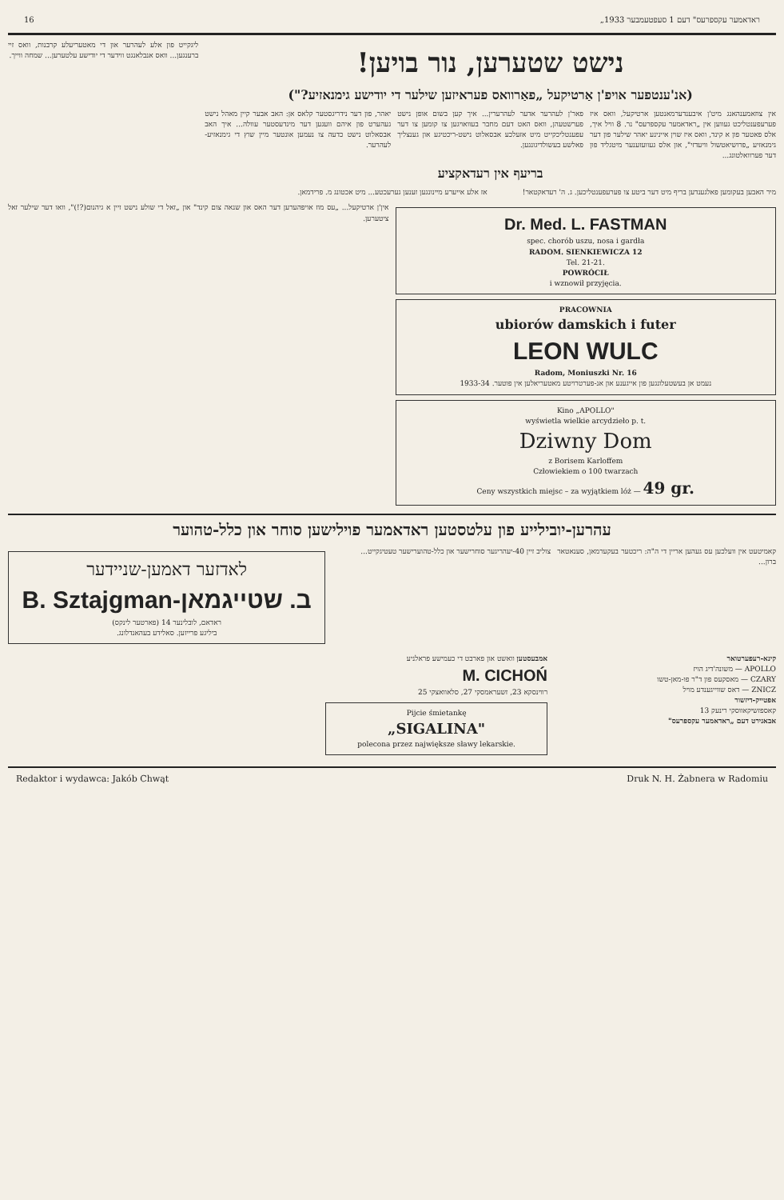16 „ראדאמער עקספרעס" דעם 1 סעפטעמבער 1933
נישט שטערען, נור בויען!
(אנ'ענטפער אויפ'ן אַרטיקעל „פאַרוואס פעראיזען שילער די יודישע גימנאזיע?")
אין צוזאמענהאנג מיט'ן איבענדערמאנטען ארטיקעל, וואס איז פערעפענטליכט געווען אין „ראדאמער עקספרעס" נר. 8 וויל איך, אלס פאטער פון א קינד, וואס איז שוין איינינע יאהר שילער פון דער גימנאזיע „פרושיאטשול וויעדזי", און אלס געוועזענער מיטגליד פון דער פערוואלטונג...
פאר'ן לעהרער אדער לעהרערין... איך קען בשום אופן נישט פערשטעהן, וואס האט דעם מחבר בעוואויגען צו קומען צו דער עפענטליכקייט מיט אזעלכע אבסאלוט נישט-ריכטיגע און גענצליך פאלשע בעשולדיגונגען.
יאהר, פון דער נידריגסטער קלאס אן: האב אבער קיין מאהל נישט געהערט פון איהם וועגען דער מינדעסטער עוולה... איך האב אבסאלוט נישט כדעה צו נעמען אונטער מיין שוץ די גימנאזיע-לעהרער.
בריעף אין רעדאקציע
מיר האבען בעקומען פאלגענדען בריף מיט דער ביטע צו פערעפענטליכען. ג. ה' רעדאקטאר!
אז אלע אייערע מיינונגען זענען גערעכטע... מיט אכטונג מ. פרידמאן.
ליגקייט פון אלע לעהרער און די מאטעריעלע קרבנות, וואס זיי ברענגען... וואס אנבלאנגט ווידער די יודישע עלטערען... שמחה ווייך.
Dr. Med. L. FASTMAN
spec. chorób uszu, nosa i gardła
RADOM. SIENKIEWICZA 12
Tel. 21-21.
POWRÓCIŁ
i wznowił przyjęcia.
PRACOWNIA
ubiorów damskich i futer
LEON WULC
Radom, Moniuszki Nr. 16
נעמט אן בעשטעלונגען פון אייגענע און אנ-פערטרויטע מאטעריאלען אין פוטער. 1933-34
Kino „APOLLO"
wyświetla wielkie arcydzieło p. t.
Dziwny Dom
z Borisem Karloffem
Człowiekiem o 100 twarzach
Ceny wszystkich miejsc – za wyjątkiem lóż — 49 gr.
אין'ן ארטיקעל... „עס מוז אויפהערען דער האס און שנאה צום קינד" און „זאל די שולע נישט זיין א גיהנום(?!)", וואו דער שילער זאל ציטערען.
עהרען-יובילייע פון עלטסטען ראדאמער פוילישען סוחר און כלל-טהוער
קאמיטעט אין וועלכען עס געהען אריין די ה"ה: ריכטער בעקערמאן, סענאטאר ברון...
צוליב זיין 40-יעהריגער סוחרישער און כלל-טהוערישער טעטיגקייט...
לאדזער דאמען-שניידער
B. Sztajgman-ב. שטייגמאן
ראדאם, לובלינער 14 (פארטער לינקס)
ביליגע פרייזען. סאלידע בעהאנדלונג.
קינא-רעפערטואר
APOLLO — משונה'דיג הויז
CZARY — מאסקעס פון ד"ר פו-מאן-טשו
ZNICZ — דאס שווייגענדע מויל
אפטייק-דיזשור
קאספזשיקאווסקי רינעק 13
אבאנירט דעם „ראדאמער עקספרעס"
אמבעסטען וואשט און פארבט די כעמישע פראלניע
M. CICHOŃ
רווינסקא 23, זשעראמסקי 27, סלאוואצקי 25
Pijcie śmietankę
„SIGALINA"
polecona przez największe sławy lekarskie.
Redaktor i wydawca: Jakób Chwąt Druk N. H. Żabnera w Radomiu